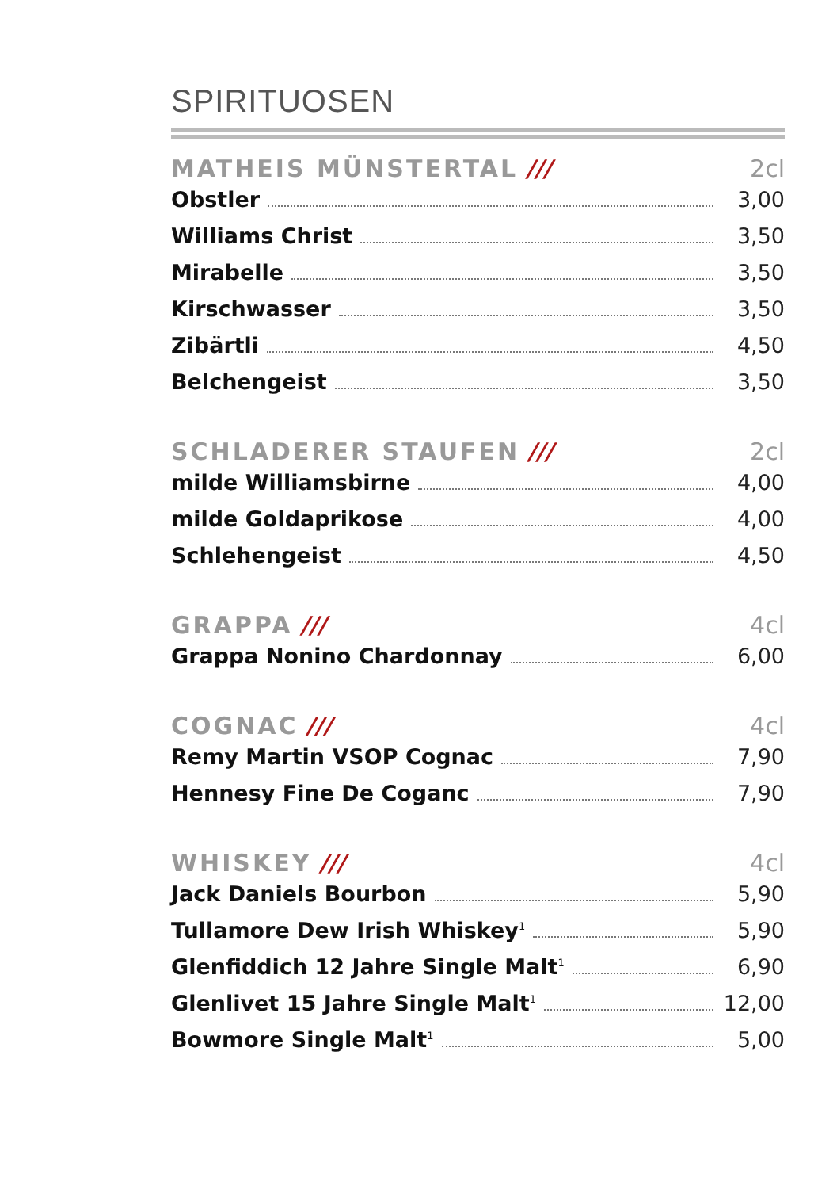SPIRITUOSEN
MATHEIS MÜNSTERTAL /// 2cl
Obstler 3,00
Williams Christ 3,50
Mirabelle 3,50
Kirschwasser 3,50
Zibärtli 4,50
Belchengeist 3,50
SCHLADERER STAUFEN /// 2cl
milde Williamsbirne 4,00
milde Goldaprikose 4,00
Schlehengeist 4,50
GRAPPA /// 4cl
Grappa Nonino Chardonnay 6,00
COGNAC /// 4cl
Remy Martin VSOP Cognac 7,90
Hennesy Fine De Coganc 7,90
WHISKEY /// 4cl
Jack Daniels Bourbon 5,90
Tullamore Dew Irish Whiskey<sup>1</sup> 5,90
Glenfiddich 12 Jahre Single Malt<sup>1</sup> 6,90
Glenlivet 15 Jahre Single Malt<sup>1</sup> 12,00
Bowmore Single Malt<sup>1</sup> 5,00